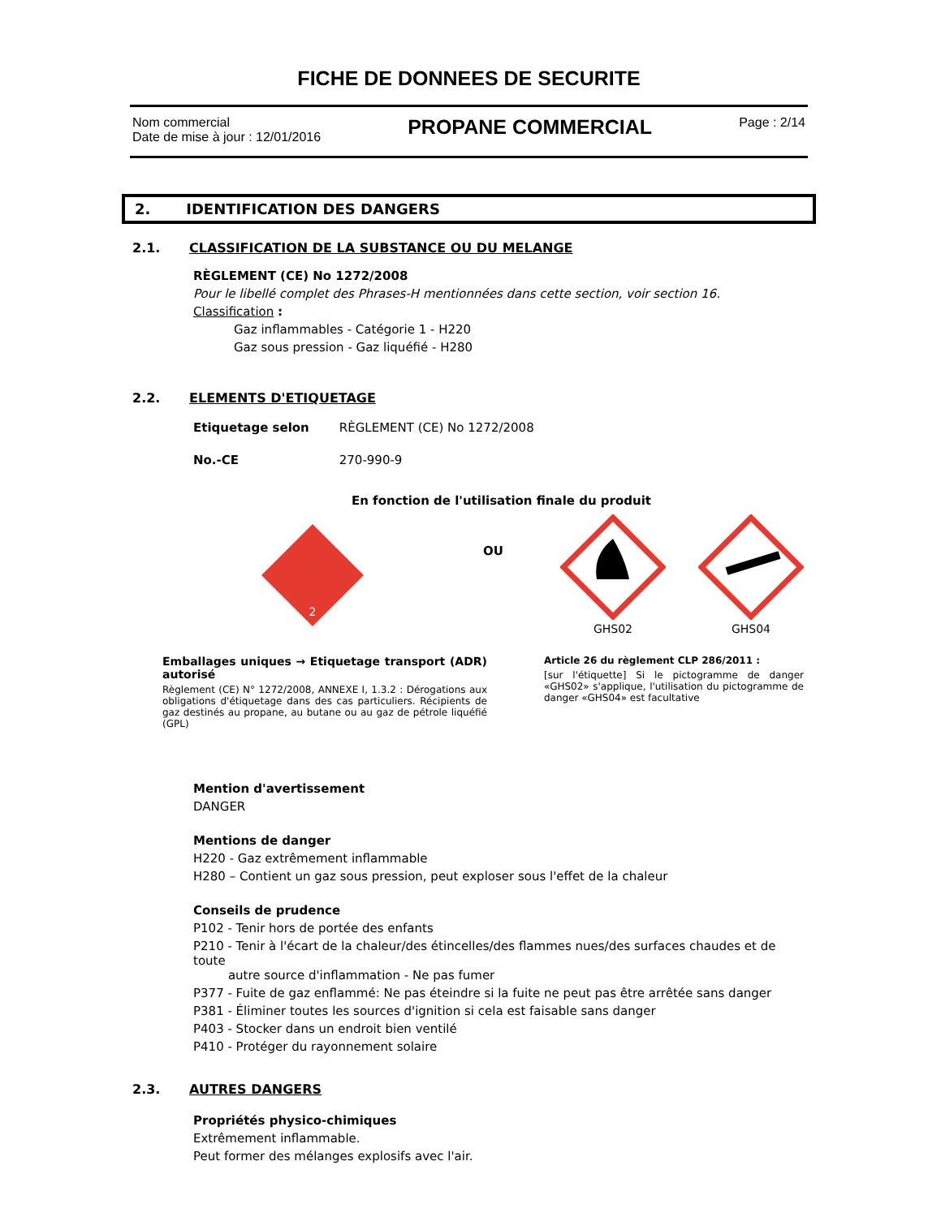FICHE DE DONNEES DE SECURITE
Nom commercial
Date de mise à jour : 12/01/2016
PROPANE COMMERCIAL
Page : 2/14
2. IDENTIFICATION DES DANGERS
2.1. CLASSIFICATION DE LA SUBSTANCE OU DU MELANGE
RÈGLEMENT (CE) No 1272/2008
Pour le libellé complet des Phrases-H mentionnées dans cette section, voir section 16.
Classification :
Gaz inflammables - Catégorie 1 - H220
Gaz sous pression - Gaz liquéfié - H280
2.2. ELEMENTS D'ETIQUETAGE
Etiquetage selon RÈGLEMENT (CE) No 1272/2008
No.-CE 270-990-9
En fonction de l'utilisation finale du produit
2
OU
GHS02
GHS04
Emballages uniques → Etiquetage transport (ADR) autorisé
Règlement (CE) N° 1272/2008, ANNEXE I, 1.3.2 : Dérogations aux obligations d'étiquetage dans des cas particuliers. Récipients de gaz destinés au propane, au butane ou au gaz de pétrole liquéfié (GPL)
Article 26 du règlement CLP 286/2011 :
[sur l'étiquette] Si le pictogramme de danger «GHS02» s'applique, l'utilisation du pictogramme de danger «GHS04» est facultative
Mention d'avertissement
DANGER
Mentions de danger
H220 - Gaz extrêmement inflammable
H280 – Contient un gaz sous pression, peut exploser sous l'effet de la chaleur
Conseils de prudence
P102 - Tenir hors de portée des enfants
P210 - Tenir à l'écart de la chaleur/des étincelles/des flammes nues/des surfaces chaudes et de toute
autre source d'inflammation - Ne pas fumer
P377 - Fuite de gaz enflammé: Ne pas éteindre si la fuite ne peut pas être arrêtée sans danger
P381 - Éliminer toutes les sources d'ignition si cela est faisable sans danger
P403 - Stocker dans un endroit bien ventilé
P410 - Protéger du rayonnement solaire
2.3. AUTRES DANGERS
Propriétés physico-chimiques
Extrêmement inflammable.
Peut former des mélanges explosifs avec l'air.